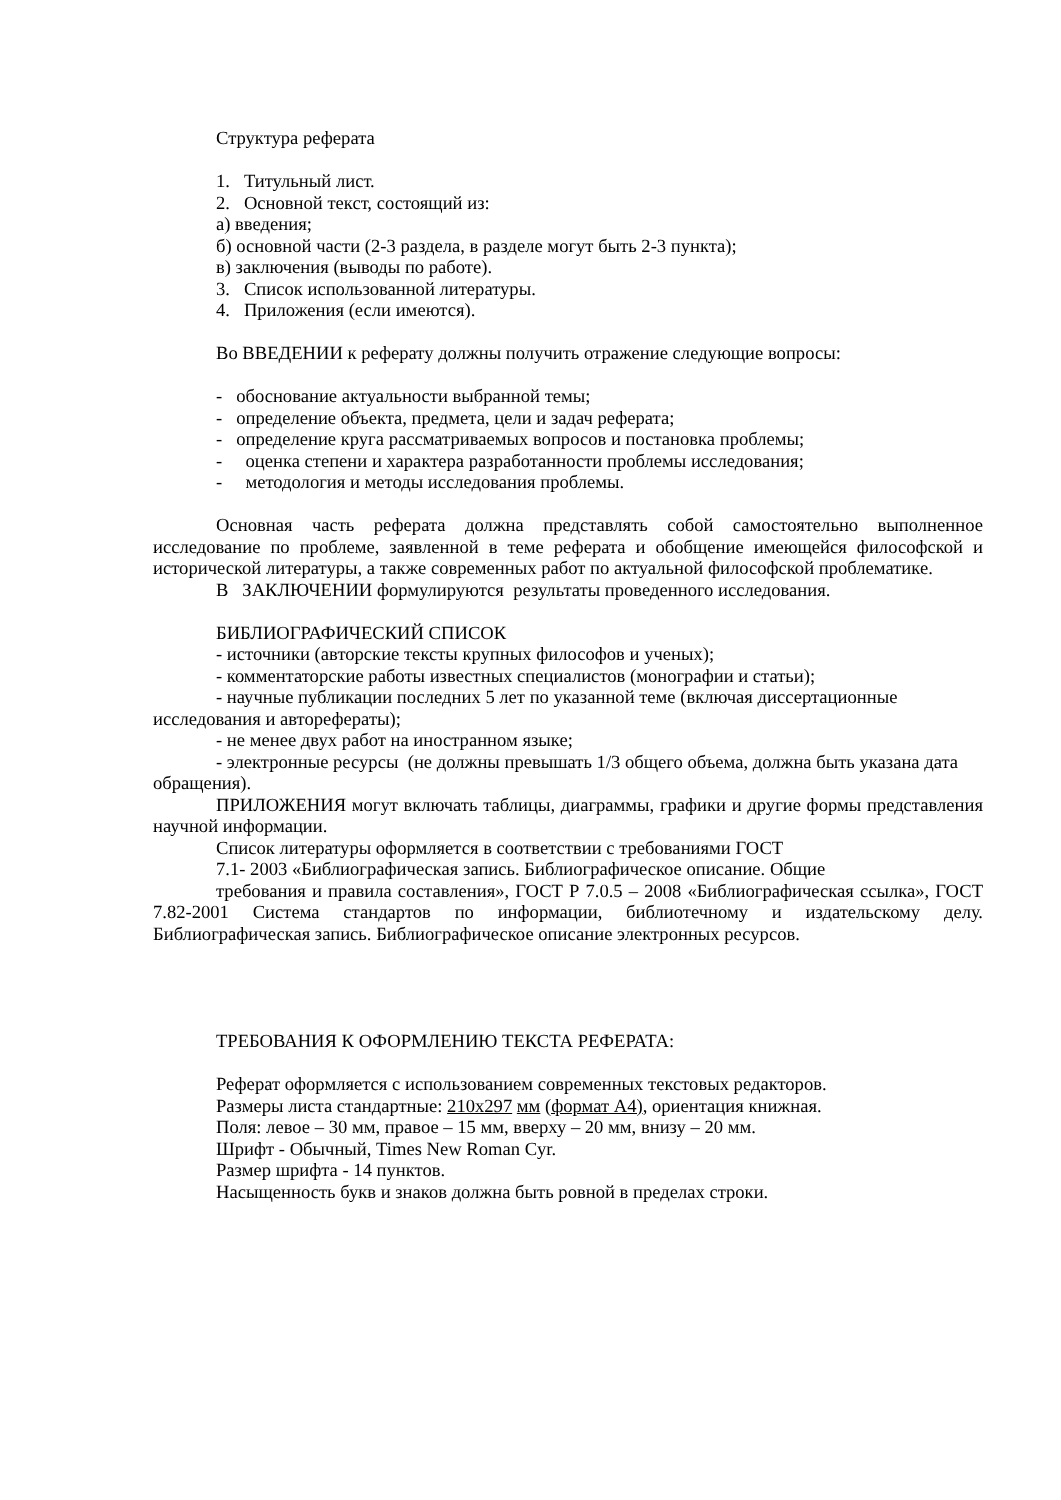Структура реферата
1. Титульный лист.
2. Основной текст, состоящий из:
а) введения;
б) основной части (2-3 раздела, в разделе могут быть 2-3 пункта);
в) заключения (выводы по работе).
3. Список использованной литературы.
4. Приложения (если имеются).
Во ВВЕДЕНИИ к реферату должны получить отражение следующие вопросы:
- обоснование актуальности выбранной темы;
- определение объекта, предмета, цели и задач реферата;
- определение круга рассматриваемых вопросов и постановка проблемы;
- оценка степени и характера разработанности проблемы исследования;
- методология и методы исследования проблемы.
Основная часть реферата должна представлять собой самостоятельно выполненное исследование по проблеме, заявленной в теме реферата и обобщение имеющейся философской и исторической литературы, а также современных работ по актуальной философской проблематике.
В ЗАКЛЮЧЕНИИ формулируются результаты проведенного исследования.
БИБЛИОГРАФИЧЕСКИЙ СПИСОК
- источники (авторские тексты крупных философов и ученых);
- комментаторские работы известных специалистов (монографии и статьи);
- научные публикации последних 5 лет по указанной теме (включая диссертационные исследования и авторефераты);
- не менее двух работ на иностранном языке;
- электронные ресурсы (не должны превышать 1/3 общего объема, должна быть указана дата обращения).
ПРИЛОЖЕНИЯ могут включать таблицы, диаграммы, графики и другие формы представления научной информации.
Список литературы оформляется в соответствии с требованиями ГОСТ
7.1- 2003 «Библиографическая запись. Библиографическое описание. Общие
требования и правила составления», ГОСТ Р 7.0.5 – 2008 «Библиографическая ссылка», ГОСТ 7.82-2001 Система стандартов по информации, библиотечному и издательскому делу. Библиографическая запись. Библиографическое описание электронных ресурсов.
ТРЕБОВАНИЯ К ОФОРМЛЕНИЮ ТЕКСТА РЕФЕРАТА:
Реферат оформляется с использованием современных текстовых редакторов.
Размеры листа стандартные: 210x297 мм (формат А4), ориентация книжная.
Поля: левое – 30 мм, правое – 15 мм, вверху – 20 мм, внизу – 20 мм.
Шрифт - Обычный, Times New Roman Cyr.
Размер шрифта - 14 пунктов.
Насыщенность букв и знаков должна быть ровной в пределах строки.